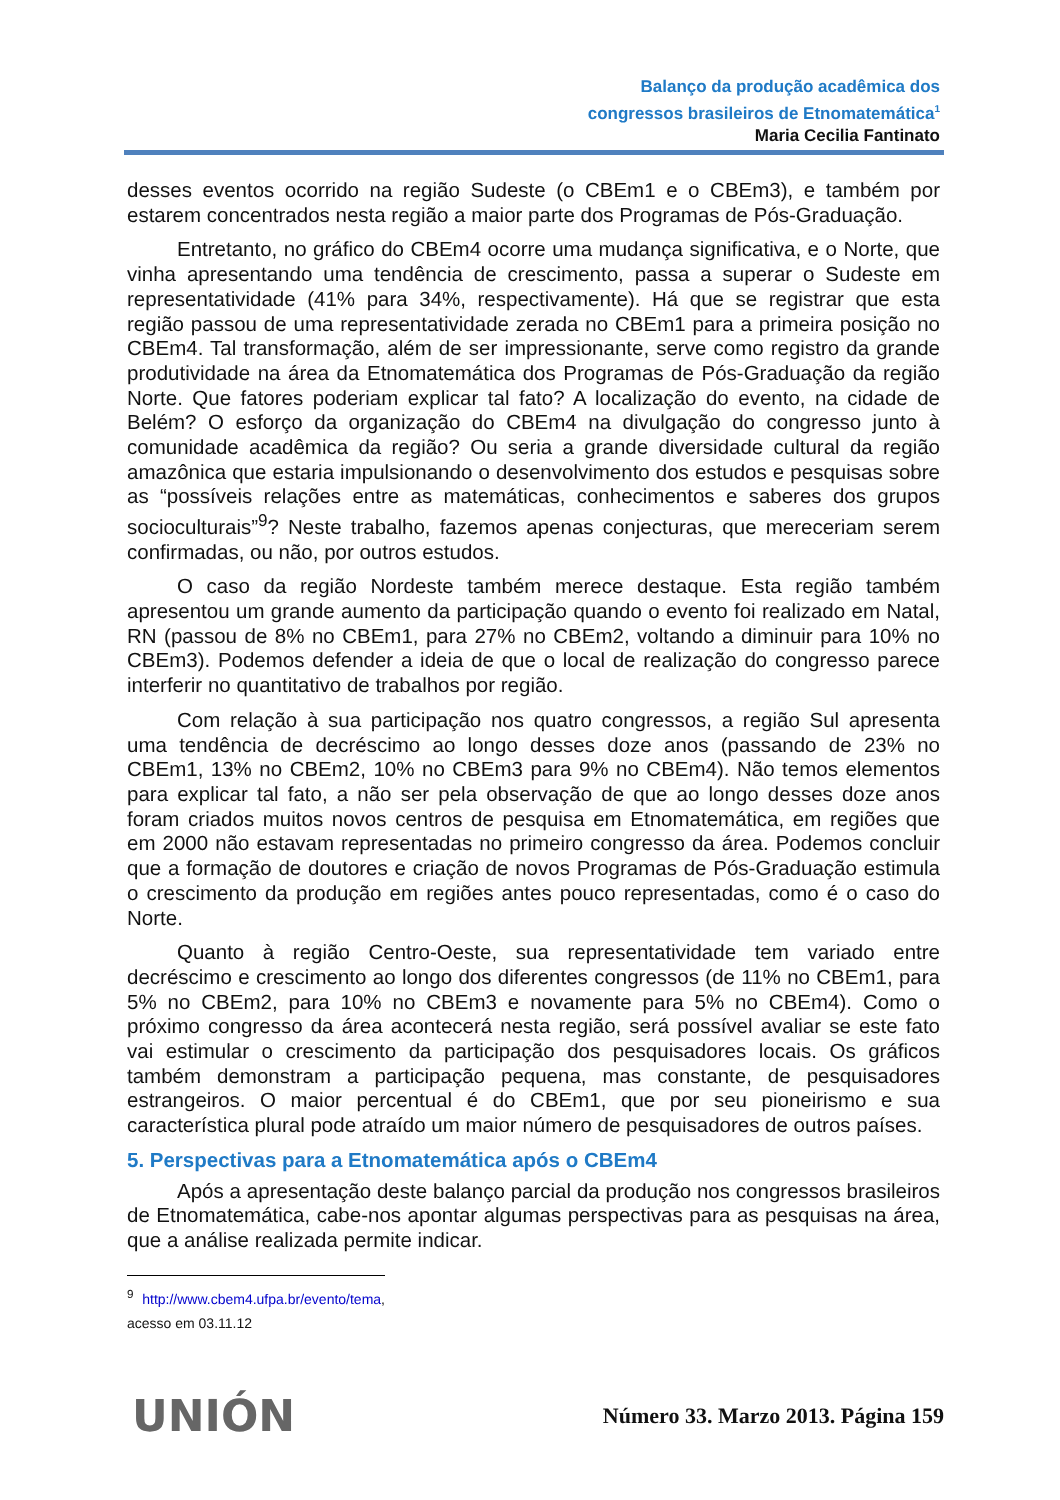Balanço da produção acadêmica dos
congressos brasileiros de Etnomatemática<sup>1</sup>
Maria Cecilia Fantinato
desses eventos ocorrido na região Sudeste (o CBEm1 e o CBEm3), e também por estarem concentrados nesta região a maior parte dos Programas de Pós-Graduação.
Entretanto, no gráfico do CBEm4 ocorre uma mudança significativa, e o Norte, que vinha apresentando uma tendência de crescimento, passa a superar o Sudeste em representatividade (41% para 34%, respectivamente). Há que se registrar que esta região passou de uma representatividade zerada no CBEm1 para a primeira posição no CBEm4. Tal transformação, além de ser impressionante, serve como registro da grande produtividade na área da Etnomatemática dos Programas de Pós-Graduação da região Norte. Que fatores poderiam explicar tal fato? A localização do evento, na cidade de Belém? O esforço da organização do CBEm4 na divulgação do congresso junto à comunidade acadêmica da região? Ou seria a grande diversidade cultural da região amazônica que estaria impulsionando o desenvolvimento dos estudos e pesquisas sobre as “possíveis relações entre as matemáticas, conhecimentos e saberes dos grupos socioculturais”<sup>9</sup>? Neste trabalho, fazemos apenas conjecturas, que mereceriam serem confirmadas, ou não, por outros estudos.
O caso da região Nordeste também merece destaque. Esta região também apresentou um grande aumento da participação quando o evento foi realizado em Natal, RN (passou de 8% no CBEm1, para 27% no CBEm2, voltando a diminuir para 10% no CBEm3). Podemos defender a ideia de que o local de realização do congresso parece interferir no quantitativo de trabalhos por região.
Com relação à sua participação nos quatro congressos, a região Sul apresenta uma tendência de decréscimo ao longo desses doze anos (passando de 23% no CBEm1, 13% no CBEm2, 10% no CBEm3 para 9% no CBEm4). Não temos elementos para explicar tal fato, a não ser pela observação de que ao longo desses doze anos foram criados muitos novos centros de pesquisa em Etnomatemática, em regiões que em 2000 não estavam representadas no primeiro congresso da área. Podemos concluir que a formação de doutores e criação de novos Programas de Pós-Graduação estimula o crescimento da produção em regiões antes pouco representadas, como é o caso do Norte.
Quanto à região Centro-Oeste, sua representatividade tem variado entre decréscimo e crescimento ao longo dos diferentes congressos (de 11% no CBEm1, para 5% no CBEm2, para 10% no CBEm3 e novamente para 5% no CBEm4). Como o próximo congresso da área acontecerá nesta região, será possível avaliar se este fato vai estimular o crescimento da participação dos pesquisadores locais. Os gráficos também demonstram a participação pequena, mas constante, de pesquisadores estrangeiros. O maior percentual é do CBEm1, que por seu pioneirismo e sua característica plural pode atraído um maior número de pesquisadores de outros países.
5. Perspectivas para a Etnomatemática após o CBEm4
Após a apresentação deste balanço parcial da produção nos congressos brasileiros de Etnomatemática, cabe-nos apontar algumas perspectivas para as pesquisas na área, que a análise realizada permite indicar.
<sup>9</sup> http://www.cbem4.ufpa.br/evento/tema, acesso em 03.11.12
UNIÓN Número 33. Marzo 2013. Página 159